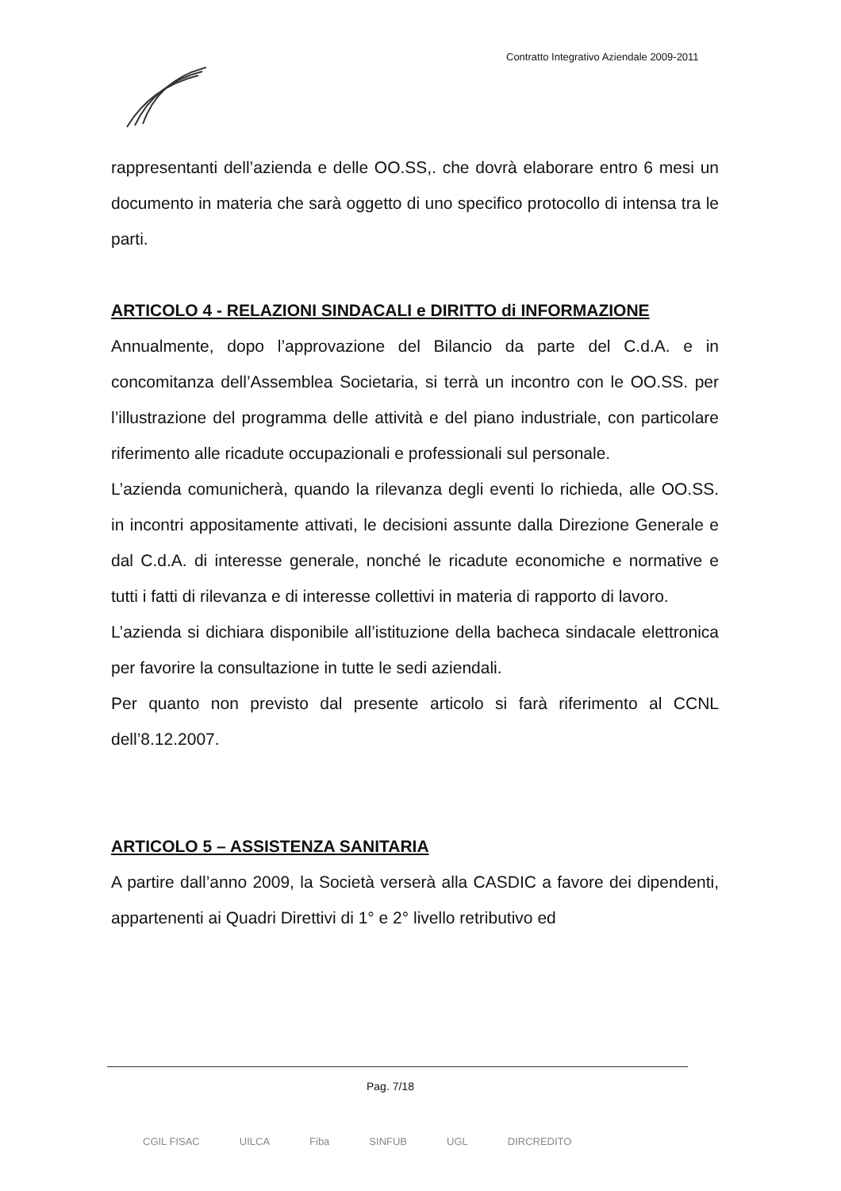Contratto Integrativo Aziendale 2009-2011
rappresentanti dell’azienda e delle OO.SS,. che dovrà elaborare entro 6 mesi un documento in materia che sarà oggetto di uno specifico protocollo di intensa tra le parti.
ARTICOLO 4 - RELAZIONI SINDACALI e DIRITTO di INFORMAZIONE
Annualmente, dopo l’approvazione del Bilancio da parte del C.d.A. e in concomitanza dell’Assemblea Societaria, si terrà un incontro con le OO.SS. per l’illustrazione del programma delle attività e del piano industriale, con particolare riferimento alle ricadute occupazionali e professionali sul personale.
L’azienda comunicherà, quando la rilevanza degli eventi lo richieda, alle OO.SS. in incontri appositamente attivati, le decisioni assunte dalla Direzione Generale e dal C.d.A. di interesse generale, nonché le ricadute economiche e normative e tutti i fatti di rilevanza e di interesse collettivi in materia di rapporto di lavoro.
L’azienda si dichiara disponibile all’istituzione della bacheca sindacale elettronica per favorire la consultazione in tutte le sedi aziendali.
Per quanto non previsto dal presente articolo si farà riferimento al CCNL dell’8.12.2007.
ARTICOLO 5 – ASSISTENZA SANITARIA
A partire dall’anno 2009, la Società verserà alla CASDIC a favore dei dipendenti, appartenenti ai Quadri Direttivi di 1° e 2° livello retributivo ed
Pag. 7/18
CGIL FISAC UILCA Fiba SINFUB UGL DIRCREDITO